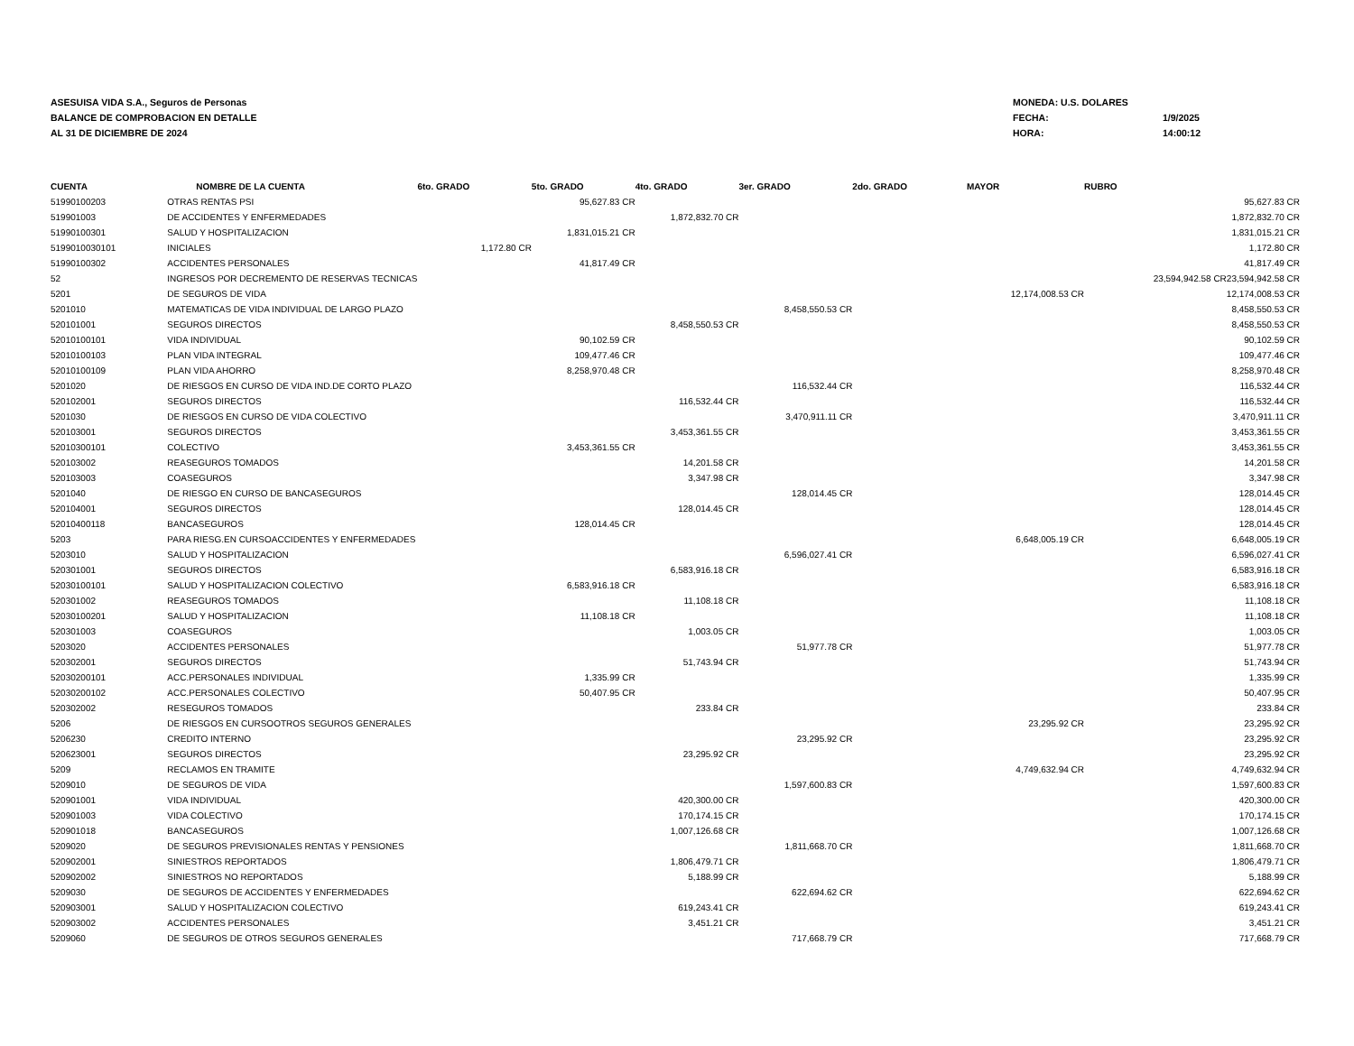ASESUISA VIDA S.A., Seguros de Personas
BALANCE DE COMPROBACION EN DETALLE
AL 31 DE DICIEMBRE DE 2024
| MONEDA: U.S. DOLARES | |
| FECHA: | 1/9/2025 |
| HORA: | 14:00:12 |
| CUENTA | NOMBRE DE LA CUENTA | 6to. GRADO | 5to. GRADO | 4to. GRADO | 3er. GRADO | 2do. GRADO | MAYOR | RUBRO | |
| --- | --- | --- | --- | --- | --- | --- | --- | --- | --- |
| 51990100203 | OTRAS RENTAS PSI | | 95,627.83 CR | | | | | | 95,627.83 CR |
| 519901003 | DE ACCIDENTES Y ENFERMEDADES | | | 1,872,832.70 CR | | | | | 1,872,832.70 CR |
| 51990100301 | SALUD Y HOSPITALIZACION | | 1,831,015.21 CR | | | | | | 1,831,015.21 CR |
| 5199010030101 | INICIALES | 1,172.80 CR | | | | | | | 1,172.80 CR |
| 51990100302 | ACCIDENTES PERSONALES | | 41,817.49 CR | | | | | | 41,817.49 CR |
| 52 | INGRESOS POR DECREMENTO DE RESERVAS TECNICAS | | | | | | | 23,594,942.58 CR | 23,594,942.58 CR |
| 5201 | DE SEGUROS DE VIDA | | | | | | 12,174,008.53 CR | | 12,174,008.53 CR |
| 5201010 | MATEMATICAS DE VIDA INDIVIDUAL DE LARGO PLAZO | | | | 8,458,550.53 CR | | | | 8,458,550.53 CR |
| 520101001 | SEGUROS DIRECTOS | | | 8,458,550.53 CR | | | | | 8,458,550.53 CR |
| 52010100101 | VIDA INDIVIDUAL | | 90,102.59 CR | | | | | | 90,102.59 CR |
| 52010100103 | PLAN VIDA INTEGRAL | | 109,477.46 CR | | | | | | 109,477.46 CR |
| 52010100109 | PLAN VIDA AHORRO | | 8,258,970.48 CR | | | | | | 8,258,970.48 CR |
| 5201020 | DE RIESGOS EN CURSO DE VIDA IND.DE CORTO PLAZO | | | | 116,532.44 CR | | | | 116,532.44 CR |
| 520102001 | SEGUROS DIRECTOS | | | 116,532.44 CR | | | | | 116,532.44 CR |
| 5201030 | DE RIESGOS EN CURSO DE VIDA COLECTIVO | | | | 3,470,911.11 CR | | | | 3,470,911.11 CR |
| 520103001 | SEGUROS DIRECTOS | | | 3,453,361.55 CR | | | | | 3,453,361.55 CR |
| 52010300101 | COLECTIVO | | 3,453,361.55 CR | | | | | | 3,453,361.55 CR |
| 520103002 | REASEGUROS TOMADOS | | | 14,201.58 CR | | | | | 14,201.58 CR |
| 520103003 | COASEGUROS | | | 3,347.98 CR | | | | | 3,347.98 CR |
| 5201040 | DE RIESGO EN CURSO DE BANCASEGUROS | | | | 128,014.45 CR | | | | 128,014.45 CR |
| 520104001 | SEGUROS DIRECTOS | | | 128,014.45 CR | | | | | 128,014.45 CR |
| 52010400118 | BANCASEGUROS | | 128,014.45 CR | | | | | | 128,014.45 CR |
| 5203 | PARA RIESG.EN CURSOACCIDENTES Y ENFERMEDADES | | | | | | 6,648,005.19 CR | | 6,648,005.19 CR |
| 5203010 | SALUD Y HOSPITALIZACION | | | | 6,596,027.41 CR | | | | 6,596,027.41 CR |
| 520301001 | SEGUROS DIRECTOS | | | 6,583,916.18 CR | | | | | 6,583,916.18 CR |
| 52030100101 | SALUD Y HOSPITALIZACION COLECTIVO | | 6,583,916.18 CR | | | | | | 6,583,916.18 CR |
| 520301002 | REASEGUROS TOMADOS | | | 11,108.18 CR | | | | | 11,108.18 CR |
| 52030100201 | SALUD Y HOSPITALIZACION | | 11,108.18 CR | | | | | | 11,108.18 CR |
| 520301003 | COASEGUROS | | | 1,003.05 CR | | | | | 1,003.05 CR |
| 5203020 | ACCIDENTES PERSONALES | | | | 51,977.78 CR | | | | 51,977.78 CR |
| 520302001 | SEGUROS DIRECTOS | | | 51,743.94 CR | | | | | 51,743.94 CR |
| 52030200101 | ACC.PERSONALES INDIVIDUAL | | 1,335.99 CR | | | | | | 1,335.99 CR |
| 52030200102 | ACC.PERSONALES COLECTIVO | | 50,407.95 CR | | | | | | 50,407.95 CR |
| 520302002 | RESEGUROS TOMADOS | | | 233.84 CR | | | | | 233.84 CR |
| 5206 | DE RIESGOS EN CURSOOTROS SEGUROS GENERALES | | | | | | 23,295.92 CR | | 23,295.92 CR |
| 5206230 | CREDITO INTERNO | | | | 23,295.92 CR | | | | 23,295.92 CR |
| 520623001 | SEGUROS DIRECTOS | | | 23,295.92 CR | | | | | 23,295.92 CR |
| 5209 | RECLAMOS EN TRAMITE | | | | | | 4,749,632.94 CR | | 4,749,632.94 CR |
| 5209010 | DE SEGUROS DE VIDA | | | | 1,597,600.83 CR | | | | 1,597,600.83 CR |
| 520901001 | VIDA INDIVIDUAL | | | 420,300.00 CR | | | | | 420,300.00 CR |
| 520901003 | VIDA COLECTIVO | | | 170,174.15 CR | | | | | 170,174.15 CR |
| 520901018 | BANCASEGUROS | | | 1,007,126.68 CR | | | | | 1,007,126.68 CR |
| 5209020 | DE SEGUROS PREVISIONALES RENTAS Y PENSIONES | | | | 1,811,668.70 CR | | | | 1,811,668.70 CR |
| 520902001 | SINIESTROS REPORTADOS | | | 1,806,479.71 CR | | | | | 1,806,479.71 CR |
| 520902002 | SINIESTROS NO REPORTADOS | | | 5,188.99 CR | | | | | 5,188.99 CR |
| 5209030 | DE SEGUROS DE ACCIDENTES Y ENFERMEDADES | | | | 622,694.62 CR | | | | 622,694.62 CR |
| 520903001 | SALUD Y HOSPITALIZACION COLECTIVO | | | 619,243.41 CR | | | | | 619,243.41 CR |
| 520903002 | ACCIDENTES PERSONALES | | | 3,451.21 CR | | | | | 3,451.21 CR |
| 5209060 | DE SEGUROS DE OTROS SEGUROS GENERALES | | | | 717,668.79 CR | | | | 717,668.79 CR |